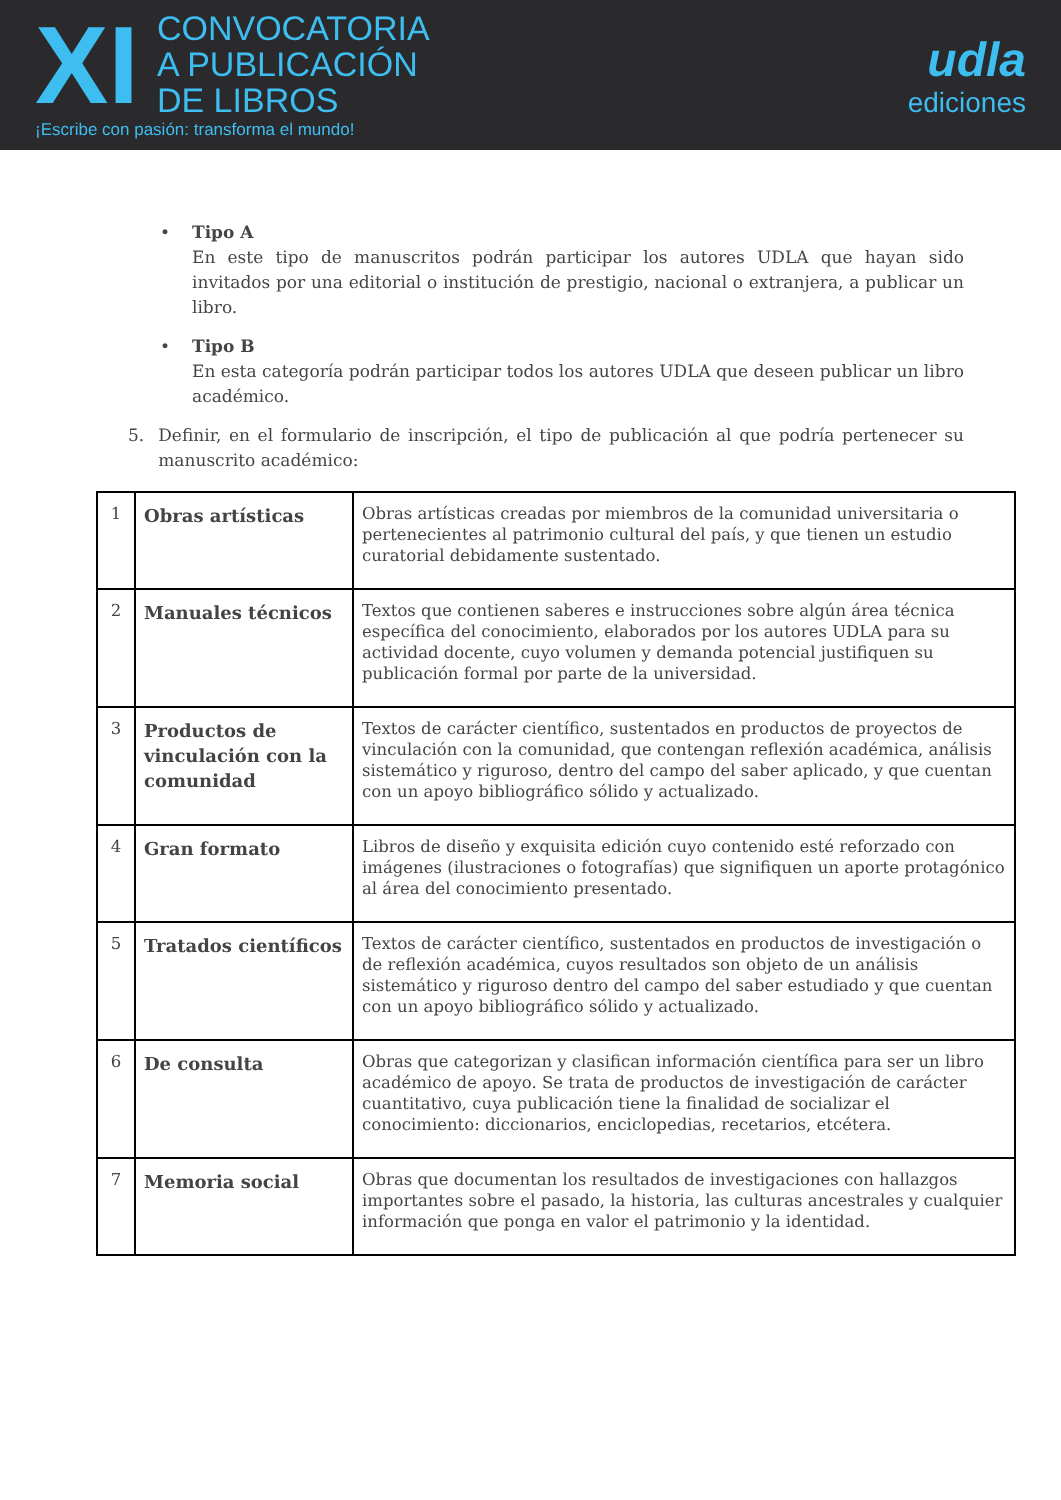XI
CONVOCATORIA
A PUBLICACIÓN
DE LIBROS
¡Escribe con pasión: transforma el mundo!
udla
ediciones
• Tipo A
En este tipo de manuscritos podrán participar los autores UDLA que hayan sido invitados por una editorial o institución de prestigio, nacional o extranjera, a publicar un libro.
• Tipo B
En esta categoría podrán participar todos los autores UDLA que deseen publicar un libro académico.
5. Definir, en el formulario de inscripción, el tipo de publicación al que podría pertenecer su manuscrito académico:
| 1 | Obras artísticas | Obras artísticas creadas por miembros de la comunidad universitaria o pertenecientes al patrimonio cultural del país, y que tienen un estudio curatorial debidamente sustentado. |
| 2 | Manuales técnicos | Textos que contienen saberes e instrucciones sobre algún área técnica específica del conocimiento, elaborados por los autores UDLA para su actividad docente, cuyo volumen y demanda potencial justifiquen su publicación formal por parte de la universidad. |
| 3 | Productos de vinculación con la comunidad | Textos de carácter científico, sustentados en productos de proyectos de vinculación con la comunidad, que contengan reflexión académica, análisis sistemático y riguroso, dentro del campo del saber aplicado, y que cuentan con un apoyo bibliográfico sólido y actualizado. |
| 4 | Gran formato | Libros de diseño y exquisita edición cuyo contenido esté reforzado con imágenes (ilustraciones o fotografías) que signifiquen un aporte protagónico al área del conocimiento presentado. |
| 5 | Tratados científicos | Textos de carácter científico, sustentados en productos de investigación o de reflexión académica, cuyos resultados son objeto de un análisis sistemático y riguroso dentro del campo del saber estudiado y que cuentan con un apoyo bibliográfico sólido y actualizado. |
| 6 | De consulta | Obras que categorizan y clasifican información científica para ser un libro académico de apoyo. Se trata de productos de investigación de carácter cuantitativo, cuya publicación tiene la finalidad de socializar el conocimiento: diccionarios, enciclopedias, recetarios, etcétera. |
| 7 | Memoria social | Obras que documentan los resultados de investigaciones con hallazgos importantes sobre el pasado, la historia, las culturas ancestrales y cualquier información que ponga en valor el patrimonio y la identidad. |